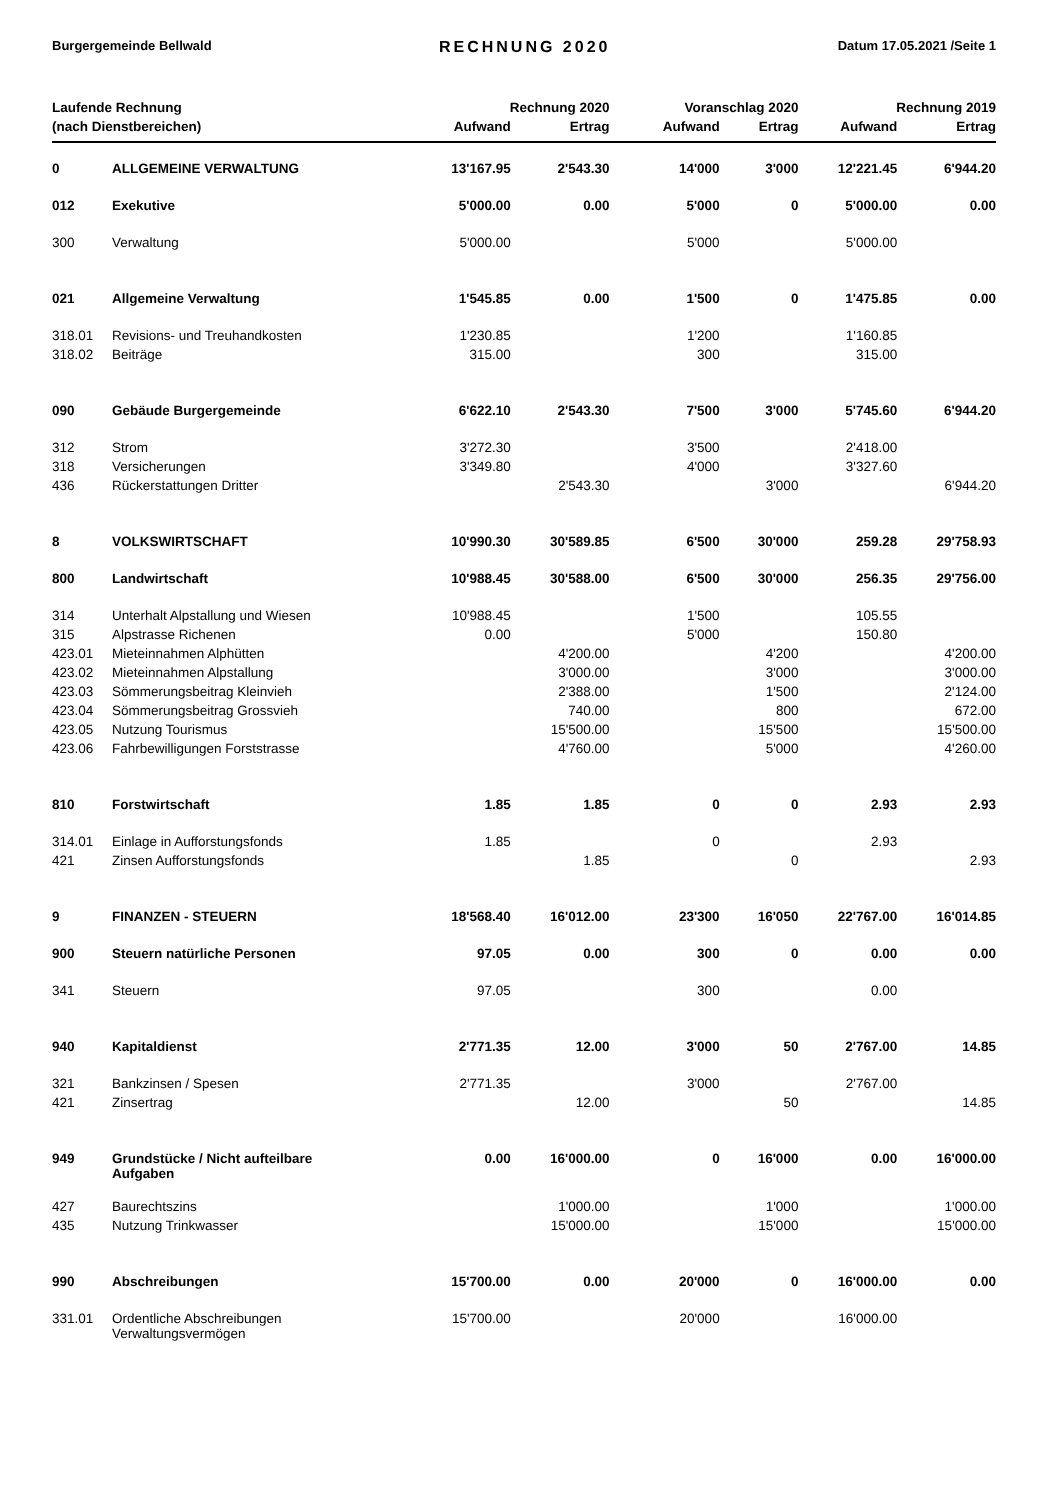Burgergemeinde Bellwald RECHNUNG 2020 Datum 17.05.2021 /Seite 1
| Laufende Rechnung | | Rechnung 2020 | | Voranschlag 2020 | | Rechnung 2019 | |
| --- | --- | --- | --- | --- | --- | --- | --- |
| (nach Dienstbereichen) | | Aufwand | Ertrag | Aufwand | Ertrag | Aufwand | Ertrag |
| 0 | ALLGEMEINE VERWALTUNG | 13'167.95 | 2'543.30 | 14'000 | 3'000 | 12'221.45 | 6'944.20 |
| 012 | Exekutive | 5'000.00 | 0.00 | 5'000 | 0 | 5'000.00 | 0.00 |
| 300 | Verwaltung | 5'000.00 | | 5'000 | | 5'000.00 | |
| 021 | Allgemeine Verwaltung | 1'545.85 | 0.00 | 1'500 | 0 | 1'475.85 | 0.00 |
| 318.01 | Revisions- und Treuhandkosten | 1'230.85 | | 1'200 | | 1'160.85 | |
| 318.02 | Beiträge | 315.00 | | 300 | | 315.00 | |
| 090 | Gebäude Burgergemeinde | 6'622.10 | 2'543.30 | 7'500 | 3'000 | 5'745.60 | 6'944.20 |
| 312 | Strom | 3'272.30 | | 3'500 | | 2'418.00 | |
| 318 | Versicherungen | 3'349.80 | | 4'000 | | 3'327.60 | |
| 436 | Rückerstattungen Dritter | | 2'543.30 | | 3'000 | | 6'944.20 |
| 8 | VOLKSWIRTSCHAFT | 10'990.30 | 30'589.85 | 6'500 | 30'000 | 259.28 | 29'758.93 |
| 800 | Landwirtschaft | 10'988.45 | 30'588.00 | 6'500 | 30'000 | 256.35 | 29'756.00 |
| 314 | Unterhalt Alpstallung und Wiesen | 10'988.45 | | 1'500 | | 105.55 | |
| 315 | Alpstrasse Richenen | 0.00 | | 5'000 | | 150.80 | |
| 423.01 | Mieteinnahmen Alphütten | | 4'200.00 | | 4'200 | | 4'200.00 |
| 423.02 | Mieteinnahmen Alpstallung | | 3'000.00 | | 3'000 | | 3'000.00 |
| 423.03 | Sömmerungsbeitrag Kleinvieh | | 2'388.00 | | 1'500 | | 2'124.00 |
| 423.04 | Sömmerungsbeitrag Grossvieh | | 740.00 | | 800 | | 672.00 |
| 423.05 | Nutzung Tourismus | | 15'500.00 | | 15'500 | | 15'500.00 |
| 423.06 | Fahrbewilligungen Forststrasse | | 4'760.00 | | 5'000 | | 4'260.00 |
| 810 | Forstwirtschaft | 1.85 | 1.85 | 0 | 0 | 2.93 | 2.93 |
| 314.01 | Einlage in Aufforstungsfonds | 1.85 | | 0 | | 2.93 | |
| 421 | Zinsen Aufforstungsfonds | | 1.85 | | 0 | | 2.93 |
| 9 | FINANZEN - STEUERN | 18'568.40 | 16'012.00 | 23'300 | 16'050 | 22'767.00 | 16'014.85 |
| 900 | Steuern natürliche Personen | 97.05 | 0.00 | 300 | 0 | 0.00 | 0.00 |
| 341 | Steuern | 97.05 | | 300 | | 0.00 | |
| 940 | Kapitaldienst | 2'771.35 | 12.00 | 3'000 | 50 | 2'767.00 | 14.85 |
| 321 | Bankzinsen / Spesen | 2'771.35 | | 3'000 | | 2'767.00 | |
| 421 | Zinsertrag | | 12.00 | | 50 | | 14.85 |
| 949 | Grundstücke / Nicht aufteilbare Aufgaben | 0.00 | 16'000.00 | 0 | 16'000 | 0.00 | 16'000.00 |
| 427 | Baurechtszins | | 1'000.00 | | 1'000 | | 1'000.00 |
| 435 | Nutzung Trinkwasser | | 15'000.00 | | 15'000 | | 15'000.00 |
| 990 | Abschreibungen | 15'700.00 | 0.00 | 20'000 | 0 | 16'000.00 | 0.00 |
| 331.01 | Ordentliche Abschreibungen Verwaltungsvermögen | 15'700.00 | | 20'000 | | 16'000.00 | |